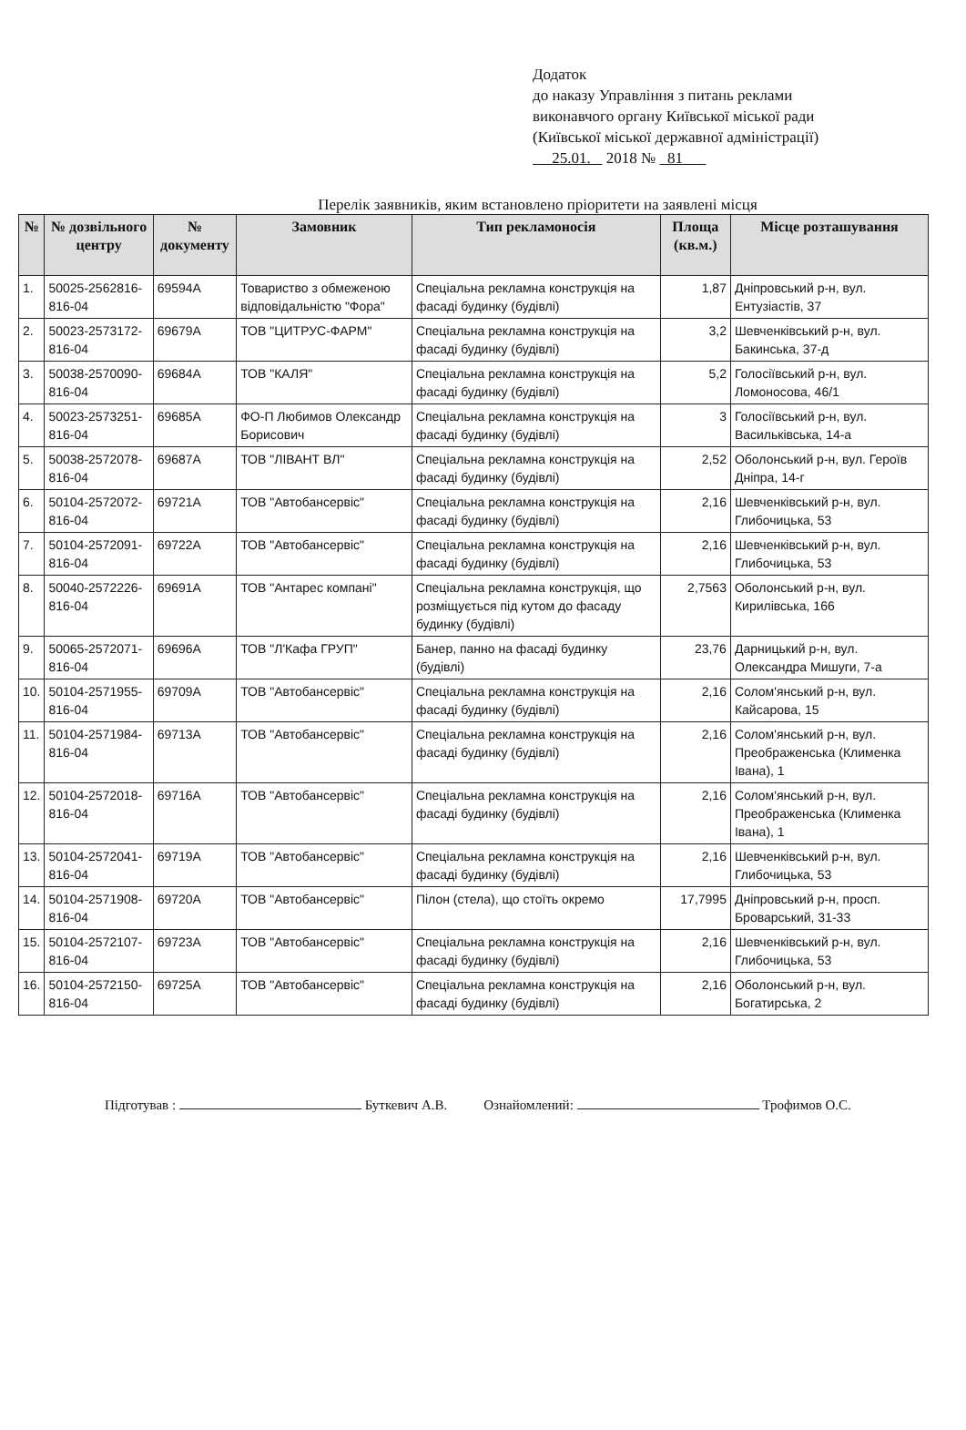Додаток
до наказу Управління з питань реклами
виконавчого органу Київської міської ради
(Київської міської державної адміністрації)
25.01. 2018 № 81
Перелік заявників, яким встановлено пріоритети на заявлені місця
| № | № дозвільного центру | № документу | Замовник | Тип рекламоносія | Площа (кв.м.) | Місце розташування |
| --- | --- | --- | --- | --- | --- | --- |
| 1. | 50025-2562816-816-04 | 69594А | Товариство з обмеженою відповідальністю "Фора" | Спеціальна рекламна конструкція на фасаді будинку (будівлі) | 1,87 | Дніпровський р-н, вул. Ентузіастів, 37 |
| 2. | 50023-2573172-816-04 | 69679А | ТОВ "ЦИТРУС-ФАРМ" | Спеціальна рекламна конструкція на фасаді будинку (будівлі) | 3,2 | Шевченківський р-н, вул. Бакинська, 37-д |
| 3. | 50038-2570090-816-04 | 69684А | ТОВ "КАЛЯ" | Спеціальна рекламна конструкція на фасаді будинку (будівлі) | 5,2 | Голосіївський р-н, вул. Ломоносова, 46/1 |
| 4. | 50023-2573251-816-04 | 69685А | ФО-П Любимов Олександр Борисович | Спеціальна рекламна конструкція на фасаді будинку (будівлі) | 3 | Голосіївський р-н, вул. Васильківська, 14-а |
| 5. | 50038-2572078-816-04 | 69687А | ТОВ "ЛІВАНТ ВЛ" | Спеціальна рекламна конструкція на фасаді будинку (будівлі) | 2,52 | Оболонський р-н, вул. Героїв Дніпра, 14-г |
| 6. | 50104-2572072-816-04 | 69721А | ТОВ "Автобансервіс" | Спеціальна рекламна конструкція на фасаді будинку (будівлі) | 2,16 | Шевченківський р-н, вул. Глибочицька, 53 |
| 7. | 50104-2572091-816-04 | 69722А | ТОВ "Автобансервіс" | Спеціальна рекламна конструкція на фасаді будинку (будівлі) | 2,16 | Шевченківський р-н, вул. Глибочицька, 53 |
| 8. | 50040-2572226-816-04 | 69691А | ТОВ "Антарес компані" | Спеціальна рекламна конструкція, що розміщується під кутом до фасаду будинку (будівлі) | 2,7563 | Оболонський р-н, вул. Кирилівська, 166 |
| 9. | 50065-2572071-816-04 | 69696А | ТОВ "Л'Кафа ГРУП" | Банер, панно на фасаді будинку (будівлі) | 23,76 | Дарницький р-н, вул. Олександра Мишуги, 7-а |
| 10. | 50104-2571955-816-04 | 69709А | ТОВ "Автобансервіс" | Спеціальна рекламна конструкція на фасаді будинку (будівлі) | 2,16 | Солом'янський р-н, вул. Кайсарова, 15 |
| 11. | 50104-2571984-816-04 | 69713А | ТОВ "Автобансервіс" | Спеціальна рекламна конструкція на фасаді будинку (будівлі) | 2,16 | Солом'янський р-н, вул. Преображенська (Клименка Івана), 1 |
| 12. | 50104-2572018-816-04 | 69716А | ТОВ "Автобансервіс" | Спеціальна рекламна конструкція на фасаді будинку (будівлі) | 2,16 | Солом'янський р-н, вул. Преображенська (Клименка Івана), 1 |
| 13. | 50104-2572041-816-04 | 69719А | ТОВ "Автобансервіс" | Спеціальна рекламна конструкція на фасаді будинку (будівлі) | 2,16 | Шевченківський р-н, вул. Глибочицька, 53 |
| 14. | 50104-2571908-816-04 | 69720А | ТОВ "Автобансервіс" | Пілон (стела), що стоїть окремо | 17,7995 | Дніпровський р-н, просп. Броварський, 31-33 |
| 15. | 50104-2572107-816-04 | 69723А | ТОВ "Автобансервіс" | Спеціальна рекламна конструкція на фасаді будинку (будівлі) | 2,16 | Шевченківський р-н, вул. Глибочицька, 53 |
| 16. | 50104-2572150-816-04 | 69725А | ТОВ "Автобансервіс" | Спеціальна рекламна конструкція на фасаді будинку (будівлі) | 2,16 | Оболонський р-н, вул. Богатирська, 2 |
Підготував : Буткевич А.В. Ознайомлений: Трофимов О.С.